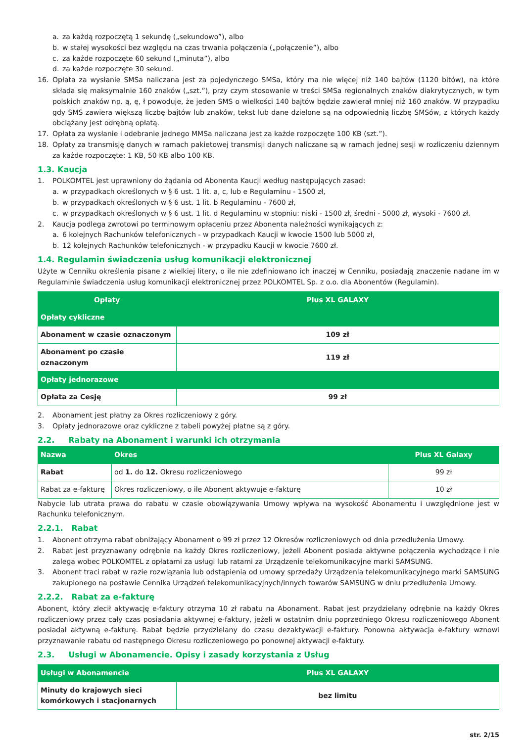a. za każdą rozpoczętą 1 sekundę („sekundowo”), albo
b. w stałej wysokości bez względu na czas trwania połączenia („połączenie”), albo
c. za każde rozpoczęte 60 sekund („minuta”), albo
d. za każde rozpoczęte 30 sekund.
16. Opłata za wysłanie SMSa naliczana jest za pojedynczego SMSa, który ma nie więcej niż 140 bajtów (1120 bitów), na które składa się maksymalnie 160 znaków („szt.”), przy czym stosowanie w treści SMSa regionalnych znaków diakrytycznych, w tym polskich znaków np. ą, ę, ł powoduje, że jeden SMS o wielkości 140 bajtów będzie zawierał mniej niż 160 znaków. W przypadku gdy SMS zawiera większą liczbę bajtów lub znaków, tekst lub dane dzielone są na odpowiednią liczbę SMSów, z których każdy obciążany jest odrębną opłatą.
17. Opłata za wysłanie i odebranie jednego MMSa naliczana jest za każde rozpoczęte 100 KB (szt.”).
18. Opłaty za transmisję danych w ramach pakietowej transmisji danych naliczane są w ramach jednej sesji w rozliczeniu dziennym za każde rozpoczęte: 1 KB, 50 KB albo 100 KB.
1.3. Kaucja
1. POLKOMTEL jest uprawniony do żądania od Abonenta Kaucji według następujących zasad:
a. w przypadkach określonych w § 6 ust. 1 lit. a, c, lub e Regulaminu - 1500 zł,
b. w przypadkach określonych w § 6 ust. 1 lit. b Regulaminu - 7600 zł,
c. w przypadkach określonych w § 6 ust. 1 lit. d Regulaminu w stopniu: niski - 1500 zł, średni - 5000 zł, wysoki - 7600 zł.
2. Kaucja podlega zwrotowi po terminowym opłaceniu przez Abonenta należności wynikających z:
a. 6 kolejnych Rachunków telefonicznych - w przypadkach Kaucji w kwocie 1500 lub 5000 zł,
b. 12 kolejnych Rachunków telefonicznych - w przypadku Kaucji w kwocie 7600 zł.
1.4. Regulamin świadczenia usług komunikacji elektronicznej
Użyte w Cenniku określenia pisane z wielkiej litery, o ile nie zdefiniowano ich inaczej w Cenniku, posiadają znaczenie nadane im w Regulaminie świadczenia usług komunikacji elektronicznej przez POLKOMTEL Sp. z o.o. dla Abonentów (Regulamin).
| Opłaty | Plus XL GALAXY |
| --- | --- |
| Opłaty cykliczne | |
| Abonament w czasie oznaczonym | 109 zł |
| Abonament po czasie oznaczonym | 119 zł |
| Opłaty jednorazowe | |
| Opłata za Cesję | 99 zł |
2. Abonament jest płatny za Okres rozliczeniowy z góry.
3. Opłaty jednorazowe oraz cykliczne z tabeli powyżej płatne są z góry.
2.2. Rabaty na Abonament i warunki ich otrzymania
| Nazwa | Okres | Plus XL Galaxy |
| --- | --- | --- |
| Rabat | od 1. do 12. Okresu rozliczeniowego | 99 zł |
| Rabat za e-fakturę | Okres rozliczeniowy, o ile Abonent aktywuje e-fakturę | 10 zł |
Nabycie lub utrata prawa do rabatu w czasie obowiązywania Umowy wpływa na wysokość Abonamentu i uwzględnione jest w Rachunku telefonicznym.
2.2.1. Rabat
1. Abonent otrzyma rabat obniżający Abonament o 99 zł przez 12 Okresów rozliczeniowych od dnia przedłużenia Umowy.
2. Rabat jest przyznawany odrębnie na każdy Okres rozliczeniowy, jeżeli Abonent posiada aktywne połączenia wychodzące i nie zalega wobec POLKOMTEL z opłatami za usługi lub ratami za Urządzenie telekomunikacyjne marki SAMSUNG.
3. Abonent traci rabat w razie rozwiązania lub odstąpienia od umowy sprzedaży Urządzenia telekomunikacyjnego marki SAMSUNG zakupionego na postawie Cennika Urządzeń telekomunikacyjnych/innych towarów SAMSUNG w dniu przedłużenia Umowy.
2.2.2. Rabat za e-fakturę
Abonent, który zlecił aktywację e-faktury otrzyma 10 zł rabatu na Abonament. Rabat jest przydzielany odrębnie na każdy Okres rozliczeniowy przez cały czas posiadania aktywnej e-faktury, jeżeli w ostatnim dniu poprzedniego Okresu rozliczeniowego Abonent posiadał aktywną e-fakturę. Rabat będzie przydzielany do czasu dezaktywacji e-faktury. Ponowna aktywacja e-faktury wznowi przyznawanie rabatu od następnego Okresu rozliczeniowego po ponownej aktywacji e-faktury.
2.3. Usługi w Abonamencie. Opisy i zasady korzystania z Usług
| Usługi w Abonamencie | Plus XL GALAXY |
| --- | --- |
| Minuty do krajowych sieci komórkowych i stacjonarnych | bez limitu |
str. 2/15